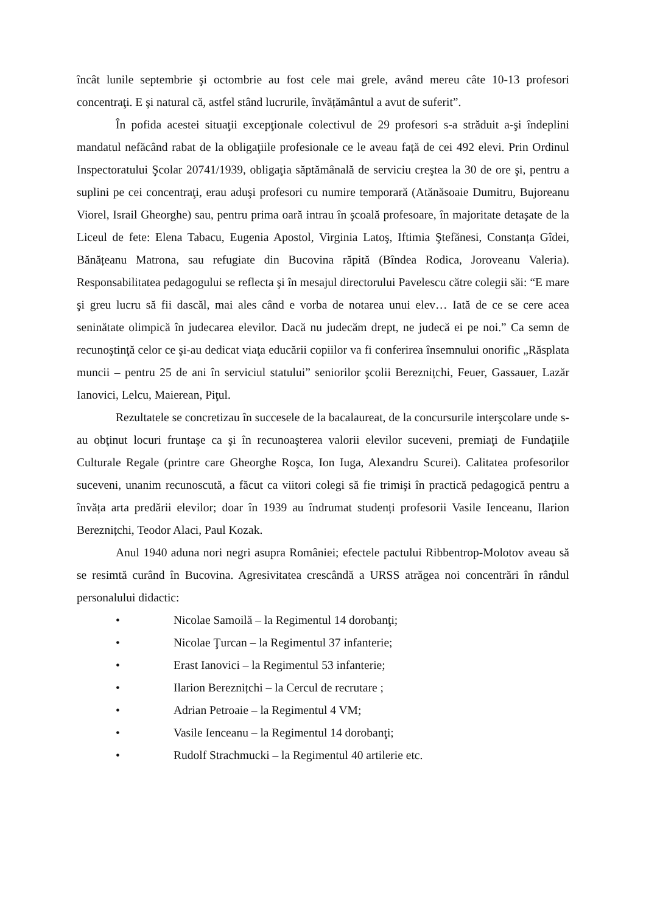încât lunile septembrie şi octombrie au fost cele mai grele, având mereu câte 10-13 profesori concentraţi. E şi natural că, astfel stând lucrurile, învățământul a avut de suferit”.
În pofida acestei situaţii excepţionale colectivul de 29 profesori s-a străduit a-şi îndeplini mandatul nefăcând rabat de la obligaţiile profesionale ce le aveau față de cei 492 elevi. Prin Ordinul Inspectoratului Şcolar 20741/1939, obligaţia săptămânală de serviciu creştea la 30 de ore şi, pentru a suplini pe cei concentraţi, erau aduşi profesori cu numire temporară (Atănăsoaie Dumitru, Bujoreanu Viorel, Israil Gheorghe) sau, pentru prima oară intrau în şcoală profesoare, în majoritate detaşate de la Liceul de fete: Elena Tabacu, Eugenia Apostol, Virginia Latoş, Iftimia Ştefănesi, Constanța Gîdei, Bănățeanu Matrona, sau refugiate din Bucovina răpită (Bîndea Rodica, Joroveanu Valeria). Responsabilitatea pedagogului se reflecta şi în mesajul directorului Pavelescu către colegii săi: “E mare şi greu lucru să fii dascăl, mai ales când e vorba de notarea unui elev… Iată de ce se cere acea seninătate olimpică în judecarea elevilor. Dacă nu judecăm drept, ne judecă ei pe noi.” Ca semn de recunoştinţă celor ce şi-au dedicat viaţa educării copiilor va fi conferirea însemnului onorific „Răsplata muncii – pentru 25 de ani în serviciul statului” seniorilor şcolii Bereznițchi, Feuer, Gassauer, Lazăr Ianovici, Lelcu, Maierean, Piţul.
Rezultatele se concretizau în succesele de la bacalaureat, de la concursurile interşcolare unde s-au obţinut locuri fruntaşe ca şi în recunoaşterea valorii elevilor suceveni, premiaţi de Fundaţiile Culturale Regale (printre care Gheorghe Roşca, Ion Iuga, Alexandru Scurei). Calitatea profesorilor suceveni, unanim recunoscută, a făcut ca viitori colegi să fie trimişi în practică pedagogică pentru a învăța arta predării elevilor; doar în 1939 au îndrumat studenți profesorii Vasile Ienceanu, Ilarion Bereznițchi, Teodor Alaci, Paul Kozak.
Anul 1940 aduna nori negri asupra României; efectele pactului Ribbentrop-Molotov aveau să se resimtă curând în Bucovina. Agresivitatea crescândă a URSS atrăgea noi concentrări în rândul personalului didactic:
• Nicolae Samoilă – la Regimentul 14 dorobanţi;
• Nicolae Ţurcan – la Regimentul 37 infanterie;
• Erast Ianovici – la Regimentul 53 infanterie;
• Ilarion Bereznițchi – la Cercul de recrutare ;
• Adrian Petroaie – la Regimentul 4 VM;
• Vasile Ienceanu – la Regimentul 14 dorobanţi;
• Rudolf Strachmucki – la Regimentul 40 artilerie etc.